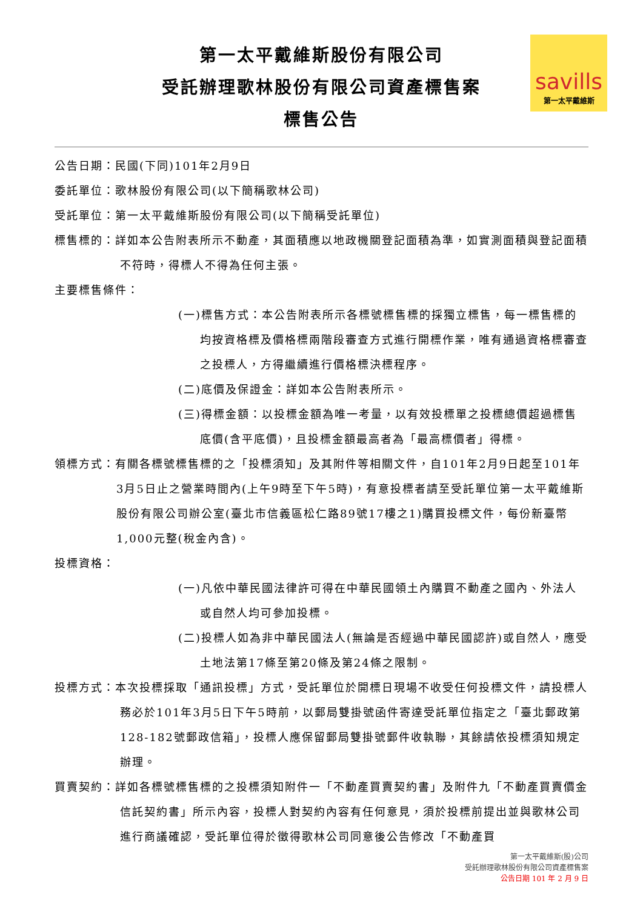savills
第一太平戴維斯
第一太平戴維斯股份有限公司
受託辦理歌林股份有限公司資產標售案
標售公告
公告日期：民國(下同)101年2月9日
委託單位：歌林股份有限公司(以下簡稱歌林公司)
受託單位：第一太平戴維斯股份有限公司(以下簡稱受託單位)
標售標的：詳如本公告附表所示不動產，其面積應以地政機關登記面積為準，如實測面積與登記面積不符時，得標人不得為任何主張。
主要標售條件：
(一)標售方式：本公告附表所示各標號標售標的採獨立標售，每一標售標的均按資格標及價格標兩階段審查方式進行開標作業，唯有通過資格標審查之投標人，方得繼續進行價格標決標程序。
(二)底價及保證金：詳如本公告附表所示。
(三)得標金額：以投標金額為唯一考量，以有效投標單之投標總價超過標售底價(含平底價)，且投標金額最高者為「最高標價者」得標。
領標方式：有關各標號標售標的之「投標須知」及其附件等相關文件，自101年2月9日起至101年3月5日止之營業時間內(上午9時至下午5時)，有意投標者請至受託單位第一太平戴維斯股份有限公司辦公室(臺北市信義區松仁路89號17樓之1)購買投標文件，每份新臺幣1,000元整(稅金內含)。
投標資格：
(一)凡依中華民國法律許可得在中華民國領土內購買不動產之國內、外法人或自然人均可參加投標。
(二)投標人如為非中華民國法人(無論是否經過中華民國認許)或自然人，應受土地法第17條至第20條及第24條之限制。
投標方式：本次投標採取「通訊投標」方式，受託單位於開標日現場不收受任何投標文件，請投標人務必於101年3月5日下午5時前，以郵局雙掛號函件寄達受託單位指定之「臺北郵政第128-182號郵政信箱」，投標人應保留郵局雙掛號郵件收執聯，其餘請依投標須知規定辦理。
買賣契約：詳如各標號標售標的之投標須知附件一「不動產買賣契約書」及附件九「不動產買賣價金信託契約書」所示內容，投標人對契約內容有任何意見，須於投標前提出並與歌林公司進行商議確認，受託單位得於徵得歌林公司同意後公告修改「不動產買
第一太平戴維斯(股)公司
受託辦理歌林股份有限公司資產標售案
公告日期 101 年 2 月 9 日